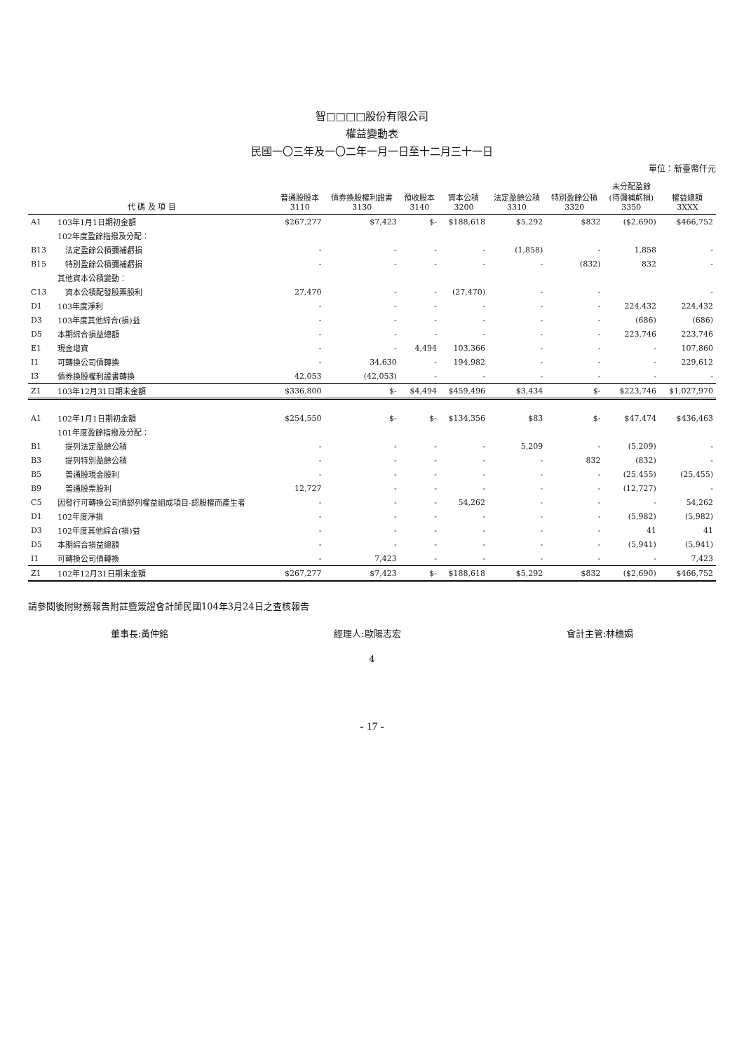智□□□□股份有限公司
權益變動表
民國一〇三年及一〇二年一月一日至十二月三十一日
單位：新臺幣仟元
| 代 碼 及 項 目 | | 普通股股本 3110 | 債券換股權利證書 3130 | 預收股本 3140 | 資本公積 3200 | 法定盈餘公積 3310 | 特別盈餘公積 3320 | 未分配盈餘 (待彌補虧損) 3350 | 權益總額 3XXX |
| --- | --- | --- | --- | --- | --- | --- | --- | --- | --- |
| A1 | 103年1月1日期初金額 | $267,277 | $7,423 | $- | $188,618 | $5,292 | $832 | ($2,690) | $466,752 |
| | 102年度盈餘指撥及分配： | | | | | | | | |
| B13 | 法定盈餘公積彌補虧損 | - | - | - | - | (1,858) | - | 1,858 | - |
| B15 | 特別盈餘公積彌補虧損 | - | - | - | - | - | (832) | 832 | - |
| | 其他資本公積變動： | | | | | | | | |
| C13 | 資本公積配發股票股利 | 27,470 | - | - | (27,470) | - | - | | - |
| D1 | 103年度淨利 | - | - | - | - | - | - | 224,432 | 224,432 |
| D3 | 103年度其他綜合(損)益 | - | - | - | - | - | - | (686) | (686) |
| D5 | 本期綜合損益總額 | - | - | - | - | - | - | 223,746 | 223,746 |
| E1 | 現金增資 | - | - | 4,494 | 103,366 | - | - | - | 107,860 |
| I1 | 可轉換公司債轉換 | - | 34,630 | - | 194,982 | - | - | - | 229,612 |
| I3 | 債券換股權利證書轉換 | 42,053 | (42,053) | - | - | - | - | - | - |
| Z1 | 103年12月31日期末金額 | $336,800 | $- | $4,494 | $459,496 | $3,434 | $- | $223,746 | $1,027,970 |
| A1 | 102年1月1日期初金額 | $254,550 | $- | $- | $134,356 | $83 | $- | $47,474 | $436,463 |
| | 101年度盈餘指撥及分配： | | | | | | | | |
| B1 | 提列法定盈餘公積 | - | - | - | - | 5,209 | - | (5,209) | - |
| B3 | 提列特別盈餘公積 | - | - | - | - | - | 832 | (832) | - |
| B5 | 普通股現金股利 | - | - | - | - | - | - | (25,455) | (25,455) |
| B9 | 普通股票股利 | 12,727 | - | - | - | - | - | (12,727) | - |
| C5 | 因發行可轉換公司債認列權益組成項目-認股權而產生者 | - | - | - | 54,262 | - | - | - | 54,262 |
| D1 | 102年度淨損 | - | - | - | - | - | - | (5,982) | (5,982) |
| D3 | 102年度其他綜合(損)益 | - | - | - | - | - | - | 41 | 41 |
| D5 | 本期綜合損益總額 | - | - | - | - | - | - | (5,941) | (5,941) |
| I1 | 可轉換公司債轉換 | - | 7,423 | - | - | - | - | - | 7,423 |
| Z1 | 102年12月31日期末金額 | $267,277 | $7,423 | $- | $188,618 | $5,292 | $832 | ($2,690) | $466,752 |
請參閱後附財務報告附註暨簽證會計師民國104年3月24日之查核報告
董事長:黃仲銘 經理人:歐陽志宏 會計主管:林穗娟
4
- 17 -